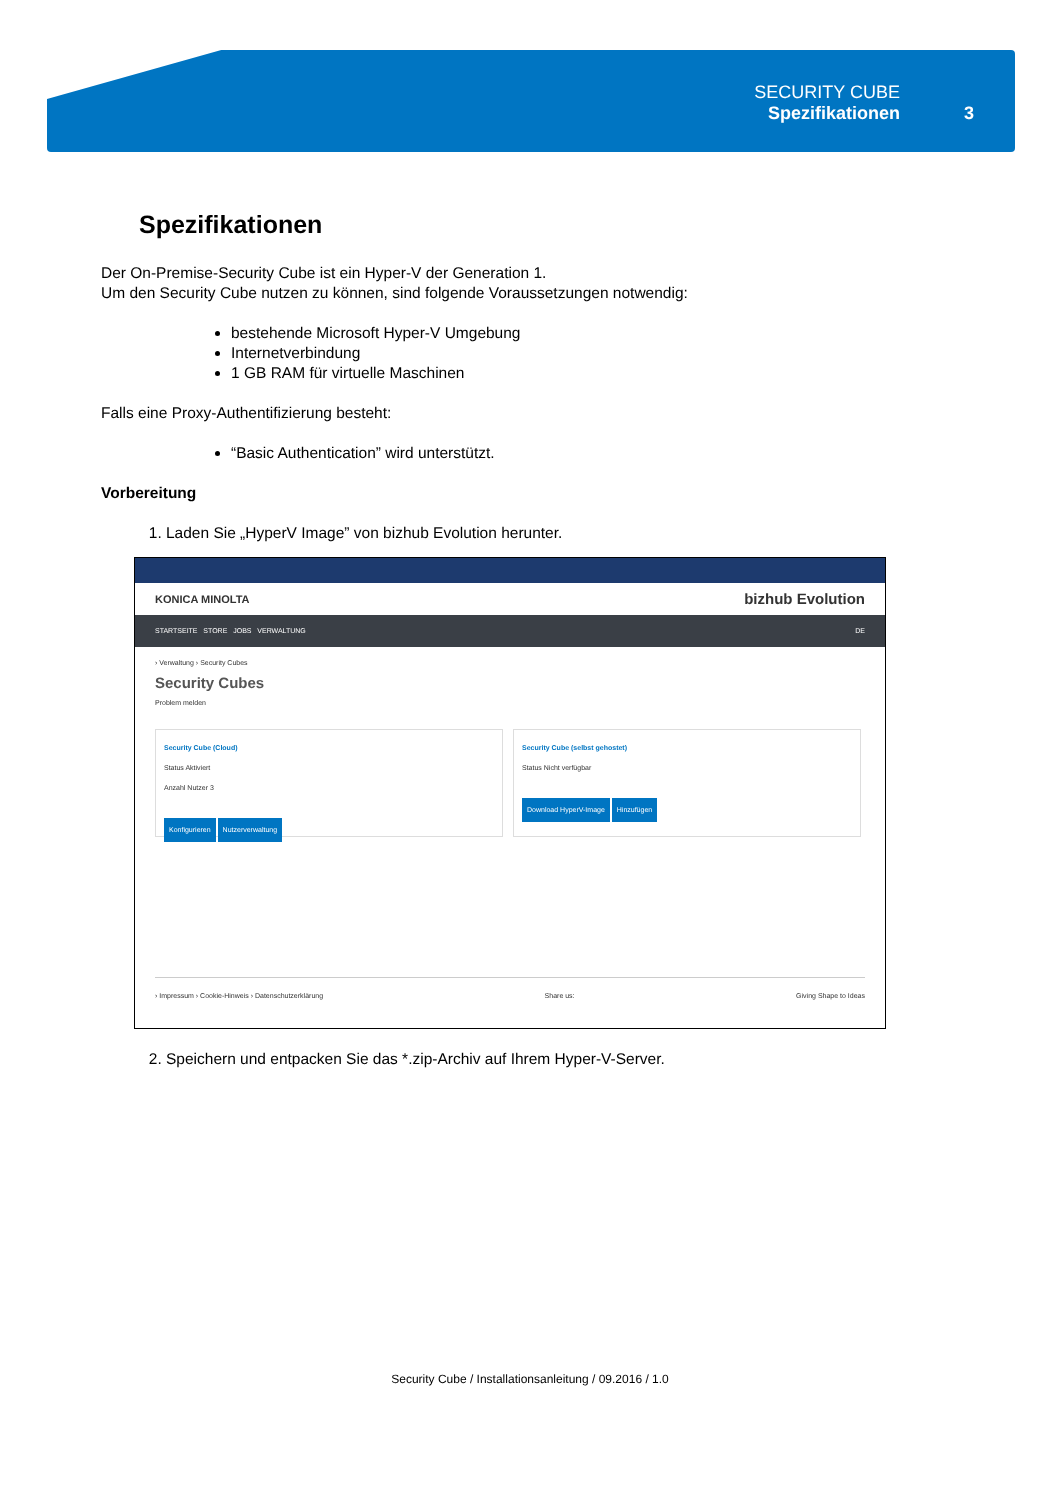SECURITY CUBE
Spezifikationen
3
Spezifikationen
Der On-Premise-Security Cube ist ein Hyper-V der Generation 1.
Um den Security Cube nutzen zu können, sind folgende Voraussetzungen notwendig:
bestehende Microsoft Hyper-V Umgebung
Internetverbindung
1 GB RAM für virtuelle Maschinen
Falls eine Proxy-Authentifizierung besteht:
“Basic Authentication” wird unterstützt.
Vorbereitung
1. Laden Sie „HyperV Image” von bizhub Evolution herunter.
KONICA MINOLTA bizhub Evolution
STARTSEITE STORE JOBS VERWALTUNG DE
› Verwaltung › Security Cubes
Security Cubes
Problem melden
Security Cube (Cloud)
Status Aktiviert
Anzahl Nutzer 3
Konfigurieren Nutzerverwaltung
Security Cube (selbst gehostet)
Status Nicht verfügbar
Download HyperV-Image Hinzufügen
› Impressum › Cookie-Hinweis › Datenschutzerklärung Share us: Giving Shape to Ideas
2. Speichern und entpacken Sie das *.zip-Archiv auf Ihrem Hyper-V-Server.
Security Cube / Installationsanleitung / 09.2016 / 1.0